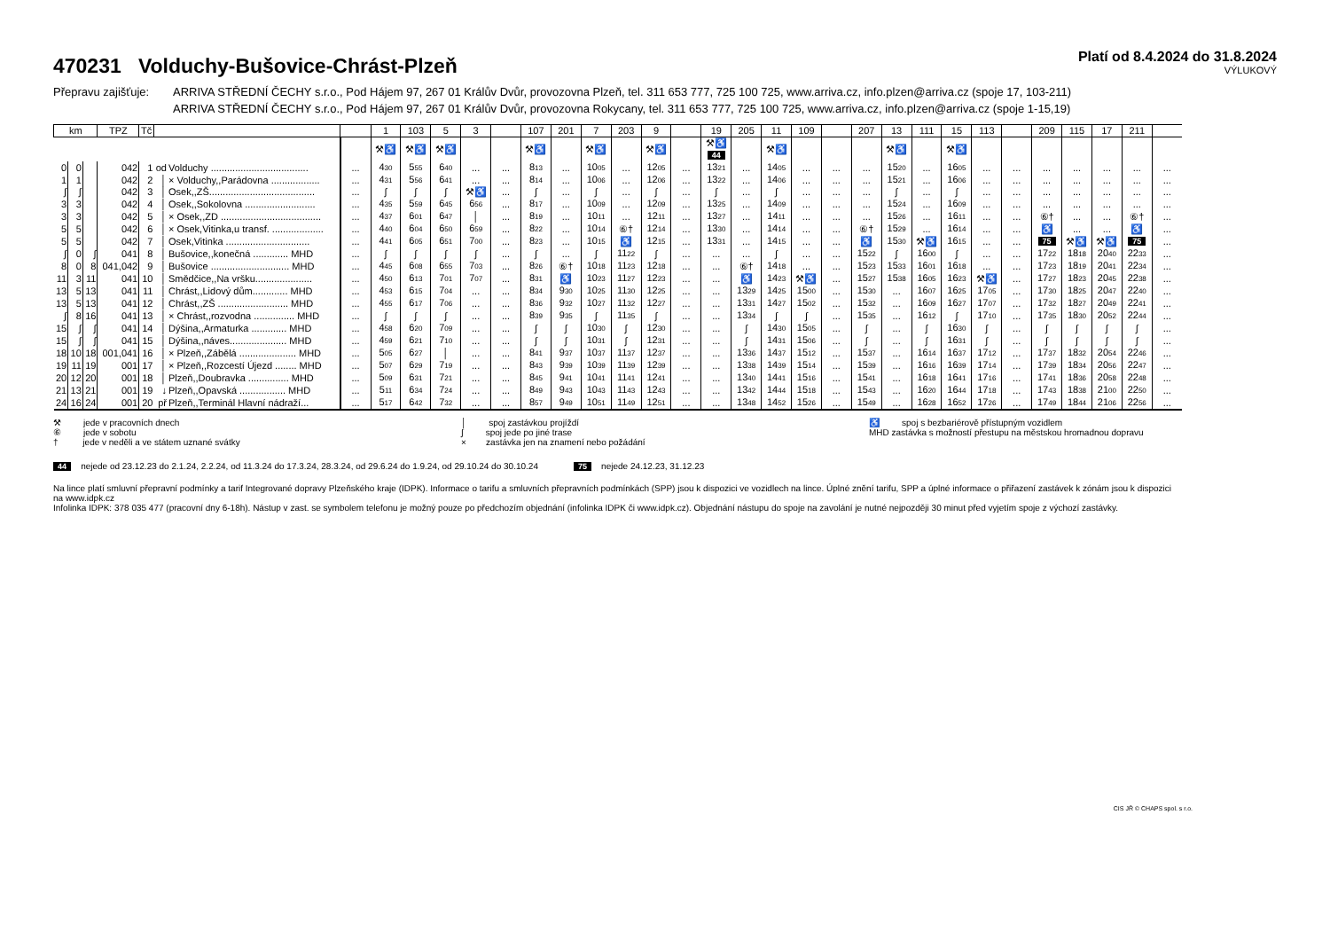470231 Volduchy-Bušovice-Chrást-Plzeň
Platí od 8.4.2024 do 31.8.2024
VÝLUKOVÝ
Přepravu zajišťuje:
ARRIVA STŘEDNÍ ČECHY s.r.o., Pod Hájem 97, 267 01 Králův Dvůr, provozovna Plzeň, tel. 311 653 777, 725 100 725, www.arriva.cz, info.plzen@arriva.cz (spoje 17, 103-211)
ARRIVA STŘEDNÍ ČECHY s.r.o., Pod Hájem 97, 267 01 Králův Dvůr, provozovna Rokycany, tel. 311 653 777, 725 100 725, www.arriva.cz, info.plzen@arriva.cz (spoje 1-15,19)
| km | | | TPZ | Tč | | | | 1 | 103 | 5 | 3 | | 107 | 201 | 7 | 203 | 9 | | 19 | 205 | 11 | 109 | | 207 | 13 | 111 | 15 | 113 | | 209 | 115 | 17 | 211 | |
| --- | --- | --- | --- | --- | --- | --- | --- | --- | --- | --- | --- | --- | --- | --- | --- | --- | --- | --- | --- | --- | --- | --- | --- | --- | --- | --- | --- | --- | --- | --- | --- | --- | --- | --- |
| | | | | | | | | ⚒♿ | ⚒♿ | ⚒♿ | | | ⚒♿ | | ⚒♿ | | ⚒♿ | | ⚒♿ 44 | | ⚒♿ | | | | ⚒♿ | | ⚒♿ | | | | | | | |
| 0 | 0 | | 042 | 1 | od | Volduchy .................................... | ... | 4 30 | 5 55 | 6 40 | ... | ... | 8 13 | ... | 10 05 | ... | 12 05 | ... | 13 21 | ... | 14 05 | ... | ... | ... | 15 20 | ... | 16 05 | ... | ... | ... | ... | ... | ... | ... |
| 1 | 1 | | 042 | 2 | │ | × Volduchy,,Parádovna .................. | ... | 4 31 | 5 56 | 6 41 | ... | ... | 8 14 | ... | 10 06 | ... | 12 06 | ... | 13 22 | ... | 14 06 | ... | ... | ... | 15 21 | ... | 16 06 | ... | ... | ... | ... | ... | ... | ... |
| ∫ | ∫ | | 042 | 3 | │ | Osek,,ZŠ....................................... | ... | ∫ | ∫ | ∫ | ⚒♿ | ... | ∫ | ... | ∫ | ... | ∫ | ... | ∫ | ... | ∫ | ... | ... | ... | ∫ | ... | ∫ | ... | ... | ... | ... | ... | ... | ... |
| 3 | 3 | | 042 | 4 | │ | Osek,,Sokolovna .......................... | ... | 4 35 | 5 59 | 6 45 | 6 56 | ... | 8 17 | ... | 10 09 | ... | 12 09 | ... | 13 25 | ... | 14 09 | ... | ... | ... | 15 24 | ... | 16 09 | ... | ... | ... | ... | ... | ... | ... |
| 3 | 3 | | 042 | 5 | │ | × Osek,,ZD ..................................... | ... | 4 37 | 6 01 | 6 47 | │ | ... | 8 19 | ... | 10 11 | ... | 12 11 | ... | 13 27 | ... | 14 11 | ... | ... | ... | 15 26 | ... | 16 11 | ... | ... | ⑥† | ... | ... | ⑥† | ... |
| 5 | 5 | | 042 | 6 | │ | × Osek,Vitinka,u transf. ................... | ... | 4 40 | 6 04 | 6 50 | 6 59 | ... | 8 22 | ... | 10 14 | ⑥† | 12 14 | ... | 13 30 | ... | 14 14 | ... | ... | ⑥† | 15 29 | ... | 16 14 | ... | ... | ♿ | ... | ... | ♿ | ... |
| 5 | 5 | | 042 | 7 | │ | Osek,Vitinka ............................... | ... | 4 41 | 6 05 | 6 51 | 7 00 | ... | 8 23 | ... | 10 15 | ♿ | 12 15 | ... | 13 31 | ... | 14 15 | ... | ... | ♿ | 15 30 | ⚒♿ | 16 15 | ... | ... | 75 | ⚒♿ | ⚒♿ | 75 | ... |
| ∫ | 0 | ∫ | 041 | 8 | │ | Bušovice,,konečná ............. MHD | ... | ∫ | ∫ | ∫ | ∫ | ... | ∫ | ... | ∫ | 11 22 | ∫ | ... | ... | ... | ∫ | ... | ... | 15 22 | ∫ | 16 00 | ∫ | ... | ... | 17 22 | 18 18 | 20 40 | 22 33 | ... |
| 8 | 0 | 8 | 041,042 | 9 | │ | Bušovice ............................. MHD | ... | 4 45 | 6 08 | 6 55 | 7 03 | ... | 8 26 | ⑥† | 10 18 | 11 23 | 12 18 | ... | ... | ⑥† | 14 18 | ... | ... | 15 23 | 15 33 | 16 01 | 16 18 | ... | ... | 17 23 | 18 19 | 20 41 | 22 34 | ... |
| 11 | 3 | 11 | 041 | 10 | │ | Smědčice,,Na vršku..................... | ... | 4 50 | 6 13 | 7 01 | 7 07 | ... | 8 31 | ♿ | 10 23 | 11 27 | 12 23 | ... | ... | ♿ | 14 23 | ⚒♿ | ... | 15 27 | 15 38 | 16 05 | 16 23 | ⚒♿ | ... | 17 27 | 18 23 | 20 45 | 22 38 | ... |
| 13 | 5 | 13 | 041 | 11 | │ | Chrást,,Lidový dům............. MHD | ... | 4 53 | 6 15 | 7 04 | ... | ... | 8 34 | 9 30 | 10 25 | 11 30 | 12 25 | ... | ... | 13 29 | 14 25 | 15 00 | ... | 15 30 | ... | 16 07 | 16 25 | 17 05 | ... | 17 30 | 18 25 | 20 47 | 22 40 | ... |
| 13 | 5 | 13 | 041 | 12 | │ | Chrást,,ZŠ .......................... MHD | ... | 4 55 | 6 17 | 7 06 | ... | ... | 8 36 | 9 32 | 10 27 | 11 32 | 12 27 | ... | ... | 13 31 | 14 27 | 15 02 | ... | 15 32 | ... | 16 09 | 16 27 | 17 07 | ... | 17 32 | 18 27 | 20 49 | 22 41 | ... |
| ∫ | 8 | 16 | 041 | 13 | │ | × Chrást,,rozvodna ............... MHD | ... | ∫ | ∫ | ∫ | ... | ... | 8 39 | 9 35 | ∫ | 11 35 | ∫ | ... | ... | 13 34 | ∫ | ∫ | ... | 15 35 | ... | 16 12 | ∫ | 17 10 | ... | 17 35 | 18 30 | 20 52 | 22 44 | ... |
| 15 | ∫ | ∫ | 041 | 14 | │ | Dýšina,,Armaturka ............. MHD | ... | 4 58 | 6 20 | 7 09 | ... | ... | ∫ | ∫ | 10 30 | ∫ | 12 30 | ... | ... | ∫ | 14 30 | 15 05 | ... | ∫ | ... | ∫ | 16 30 | ∫ | ... | ∫ | ∫ | ∫ | ∫ | ... |
| 15 | ∫ | ∫ | 041 | 15 | │ | Dýšina,,náves..................... MHD | ... | 4 59 | 6 21 | 7 10 | ... | ... | ∫ | ∫ | 10 31 | ∫ | 12 31 | ... | ... | ∫ | 14 31 | 15 06 | ... | ∫ | ... | ∫ | 16 31 | ∫ | ... | ∫ | ∫ | ∫ | ∫ | ... |
| 18 | 10 | 18 | 001,041 | 16 | │ | × Plzeň,,Zábělá ..................... MHD | ... | 5 05 | 6 27 | │ | ... | ... | 8 41 | 9 37 | 10 37 | 11 37 | 12 37 | ... | ... | 13 36 | 14 37 | 15 12 | ... | 15 37 | ... | 16 14 | 16 37 | 17 12 | ... | 17 37 | 18 32 | 20 54 | 22 46 | ... |
| 19 | 11 | 19 | 001 | 17 | │ | × Plzeň,,Rozcestí Újezd ........ MHD | ... | 5 07 | 6 29 | 7 19 | ... | ... | 8 43 | 9 39 | 10 39 | 11 39 | 12 39 | ... | ... | 13 38 | 14 39 | 15 14 | ... | 15 39 | ... | 16 16 | 16 39 | 17 14 | ... | 17 39 | 18 34 | 20 56 | 22 47 | ... |
| 20 | 12 | 20 | 001 | 18 | │ | Plzeň,,Doubravka ............... MHD | ... | 5 09 | 6 31 | 7 21 | ... | ... | 8 45 | 9 41 | 10 41 | 11 41 | 12 41 | ... | ... | 13 40 | 14 41 | 15 16 | ... | 15 41 | ... | 16 18 | 16 41 | 17 16 | ... | 17 41 | 18 36 | 20 58 | 22 48 | ... |
| 21 | 13 | 21 | 001 | 19 | ↓ | Plzeň,,Opavská ................. MHD | ... | 5 11 | 6 34 | 7 24 | ... | ... | 8 49 | 9 43 | 10 43 | 11 43 | 12 43 | ... | ... | 13 42 | 14 44 | 15 18 | ... | 15 43 | ... | 16 20 | 16 44 | 17 18 | ... | 17 43 | 18 38 | 21 00 | 22 50 | ... |
| 24 | 16 | 24 | 001 | 20 | př | Plzeň,,Terminál Hlavní nádraží... | ... | 5 17 | 6 42 | 7 32 | ... | ... | 8 57 | 9 49 | 10 51 | 11 49 | 12 51 | ... | ... | 13 48 | 14 52 | 15 26 | ... | 15 49 | ... | 16 28 | 16 52 | 17 26 | ... | 17 49 | 18 44 | 21 06 | 22 56 | ... |
⚒ jede v pracovních dnech
⑥ jede v sobotu
† jede v neděli a ve státem uznané svátky
│ spoj zastávkou projíždí
∫ spoj jede po jiné trase
× zastávka jen na znamení nebo požádání
♿ spoj s bezbariérově přístupným vozidlem
MHD zastávka s možností přestupu na městskou hromadnou dopravu
44 nejede od 23.12.23 do 2.1.24, 2.2.24, od 11.3.24 do 17.3.24, 28.3.24, od 29.6.24 do 1.9.24, od 29.10.24 do 30.10.24
75 nejede 24.12.23, 31.12.23
Na lince platí smluvní přepravní podmínky a tarif Integrované dopravy Plzeňského kraje (IDPK). Informace o tarifu a smluvních přepravních podmínkách (SPP) jsou k dispozici ve vozidlech na lince. Úplné znění tarifu, SPP a úplné informace o přiřazení zastávek k zónám jsou k dispozici na www.idpk.cz
Infolinka IDPK: 378 035 477 (pracovní dny 6-18h). Nástup v zast. se symbolem telefonu je možný pouze po předchozím objednání (infolinka IDPK či www.idpk.cz). Objednání nástupu do spoje na zavolání je nutné nejpozději 30 minut před vyjetím spoje z výchozí zastávky.
CIS JŘ © CHAPS spol. s r.o.